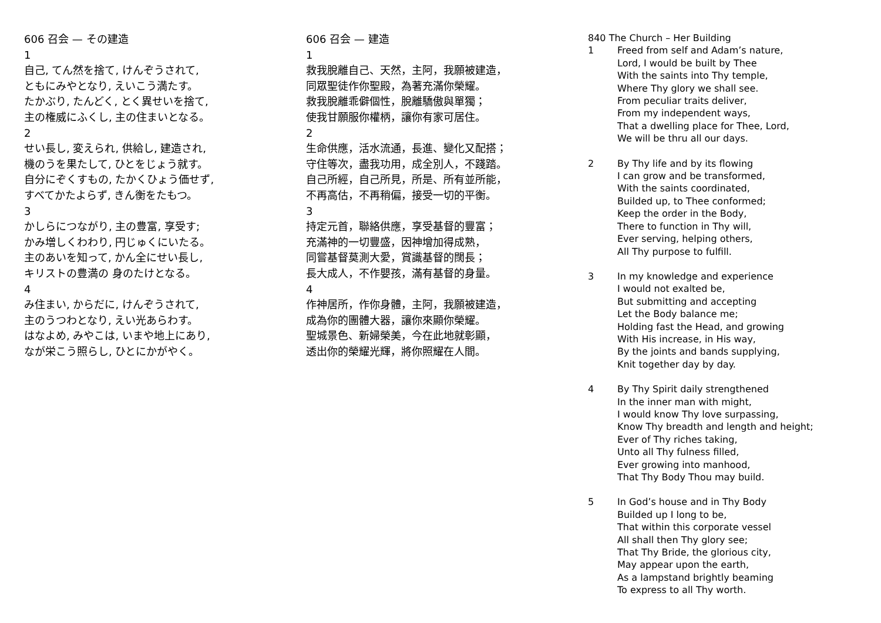606 召会 — その建造
1
自己, てん然を捨て, けんぞうされて,
ともにみやとなり, えいこう満たす。
たかぶり, たんどく, とく異せいを捨て,
主の権威にふくし, 主の住まいとなる。
2
せい長し, 変えられ, 供給し, 建造され,
機のうを果たして, ひとをじょう就す。
自分にぞくすもの, たかくひょう価せず,
すべてかたよらず, きん衡をたもつ。
3
かしらにつながり, 主の豊富, 享受す;
かみ増しくわわり, 円じゅくにいたる。
主のあいを知って, かん全にせい長し,
キリストの豊満の 身のたけとなる。
4
み住まい, からだに, けんぞうされて,
主のうつわとなり, えい光あらわす。
はなよめ, みやこは, いまや地上にあり,
なが栄こう照らし, ひとにかがやく。
606 召会 — 建造
1
救我脫離自己、天然，主阿，我願被建造，
同眾聖徒作你聖殿，為著充滿你榮耀。
救我脫離乖僻個性，脫離驕傲與單獨；
使我甘願服你權柄，讓你有家可居住。
2
生命供應，活水流通，長進、變化又配搭；
守住等次，盡我功用，成全別人，不踐踏。
自己所經，自己所見，所是、所有並所能，
不再高估，不再稍偏，接受一切的平衡。
3
持定元首，聯絡供應，享受基督的豐富；
充滿神的一切豐盛，因神增加得成熟，
同嘗基督莫測大愛，賞識基督的闊長；
長大成人，不作嬰孩，滿有基督的身量。
4
作神居所，作你身體，主阿，我願被建造，
成為你的團體大器，讓你來顯你榮耀。
聖城景色、新婦榮美，今在此地就彰顯，
透出你的榮耀光輝，將你照耀在人間。
840 The Church – Her Building
1 Freed from self and Adam’s nature,
Lord, I would be built by Thee
With the saints into Thy temple,
Where Thy glory we shall see.
From peculiar traits deliver,
From my independent ways,
That a dwelling place for Thee, Lord,
We will be thru all our days.
2 By Thy life and by its flowing
I can grow and be transformed,
With the saints coordinated,
Builded up, to Thee conformed;
Keep the order in the Body,
There to function in Thy will,
Ever serving, helping others,
All Thy purpose to fulfill.
3 In my knowledge and experience
I would not exalted be,
But submitting and accepting
Let the Body balance me;
Holding fast the Head, and growing
With His increase, in His way,
By the joints and bands supplying,
Knit together day by day.
4 By Thy Spirit daily strengthened
In the inner man with might,
I would know Thy love surpassing,
Know Thy breadth and length and height;
Ever of Thy riches taking,
Unto all Thy fulness filled,
Ever growing into manhood,
That Thy Body Thou may build.
5 In God’s house and in Thy Body
Builded up I long to be,
That within this corporate vessel
All shall then Thy glory see;
That Thy Bride, the glorious city,
May appear upon the earth,
As a lampstand brightly beaming
To express to all Thy worth.